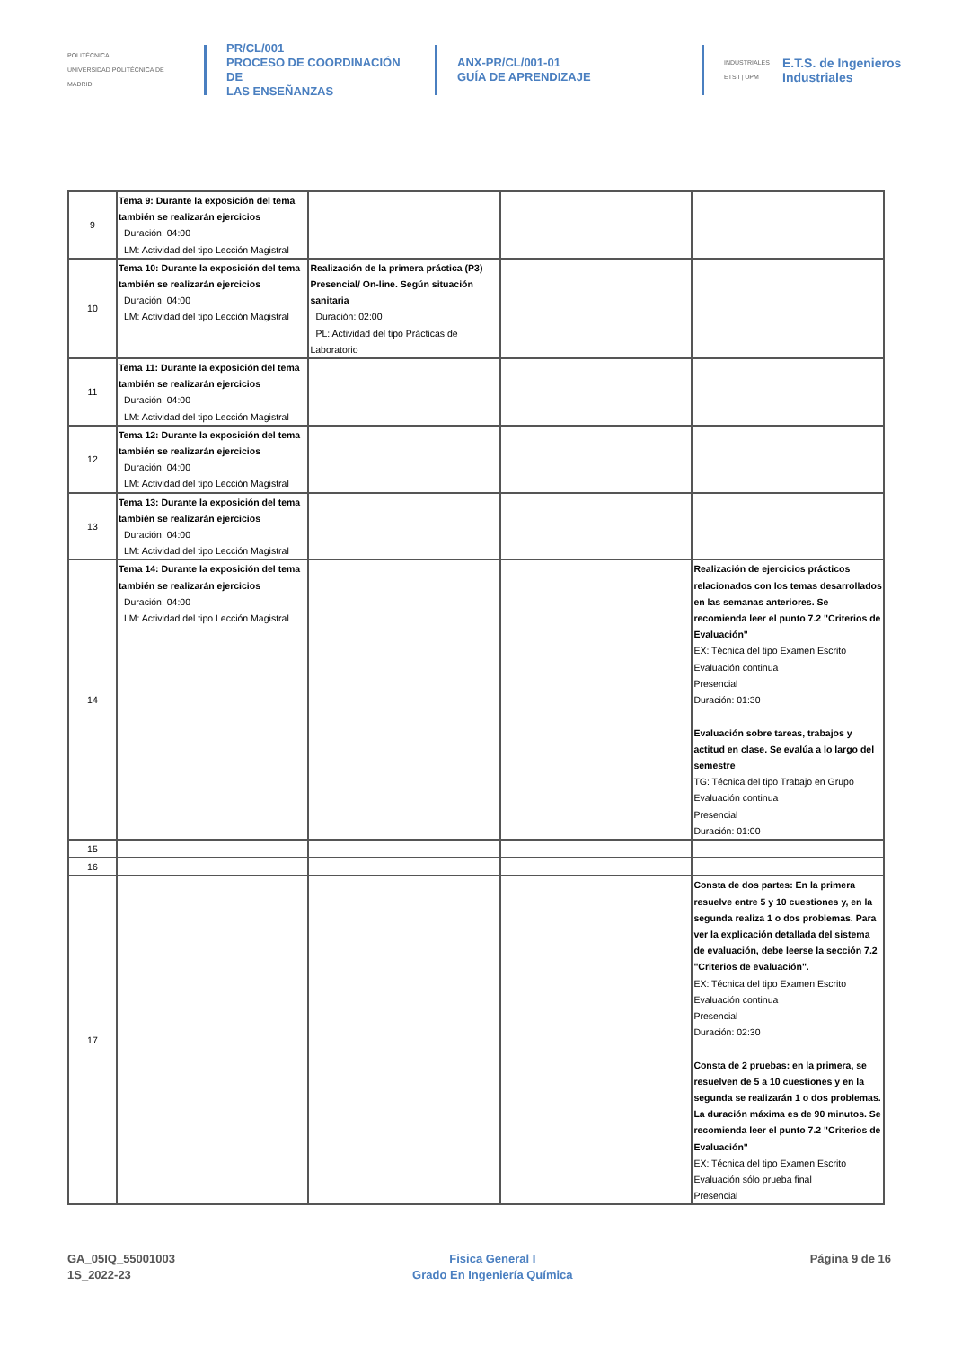POLITÉCNICA
UNIVERSIDAD POLITÉCNICA DE MADRID
PR/CL/001
PROCESO DE COORDINACIÓN DE
LAS ENSEÑANZAS
ANX-PR/CL/001-01
GUÍA DE APRENDIZAJE
INDUSTRIALES ETSII | UPM
E.T.S. de Ingenieros
Industriales
| 9 | Tema 9: Durante la exposición del tema también se realizarán ejercicios Duración: 04:00 LM: Actividad del tipo Lección Magistral | | | |
| 10 | Tema 10: Durante la exposición del tema también se realizarán ejercicios Duración: 04:00 LM: Actividad del tipo Lección Magistral | Realización de la primera práctica (P3) Presencial/ On-line. Según situación sanitaria Duración: 02:00 PL: Actividad del tipo Prácticas de Laboratorio | | |
| 11 | Tema 11: Durante la exposición del tema también se realizarán ejercicios Duración: 04:00 LM: Actividad del tipo Lección Magistral | | | |
| 12 | Tema 12: Durante la exposición del tema también se realizarán ejercicios Duración: 04:00 LM: Actividad del tipo Lección Magistral | | | |
| 13 | Tema 13: Durante la exposición del tema también se realizarán ejercicios Duración: 04:00 LM: Actividad del tipo Lección Magistral | | | |
| 14 | Tema 14: Durante la exposición del tema también se realizarán ejercicios Duración: 04:00 LM: Actividad del tipo Lección Magistral | | | Realización de ejercicios prácticos relacionados con los temas desarrollados en las semanas anteriores. Se recomienda leer el punto 7.2 "Criterios de Evaluación" EX: Técnica del tipo Examen Escrito Evaluación continua Presencial Duración: 01:30 Evaluación sobre tareas, trabajos y actitud en clase. Se evalúa a lo largo del semestre TG: Técnica del tipo Trabajo en Grupo Evaluación continua Presencial Duración: 01:00 |
| 15 | | | | |
| 16 | | | | |
| 17 | | | | Consta de dos partes: En la primera resuelve entre 5 y 10 cuestiones y, en la segunda realiza 1 o dos problemas. Para ver la explicación detallada del sistema de evaluación, debe leerse la sección 7.2 "Criterios de evaluación". EX: Técnica del tipo Examen Escrito Evaluación continua Presencial Duración: 02:30 Consta de 2 pruebas: en la primera, se resuelven de 5 a 10 cuestiones y en la segunda se realizarán 1 o dos problemas. La duración máxima es de 90 minutos. Se recomienda leer el punto 7.2 "Criterios de Evaluación" EX: Técnica del tipo Examen Escrito Evaluación sólo prueba final Presencial |
GA_05IQ_55001003
1S_2022-23
Fisica General I
Grado En Ingeniería Química
Página 9 de 16